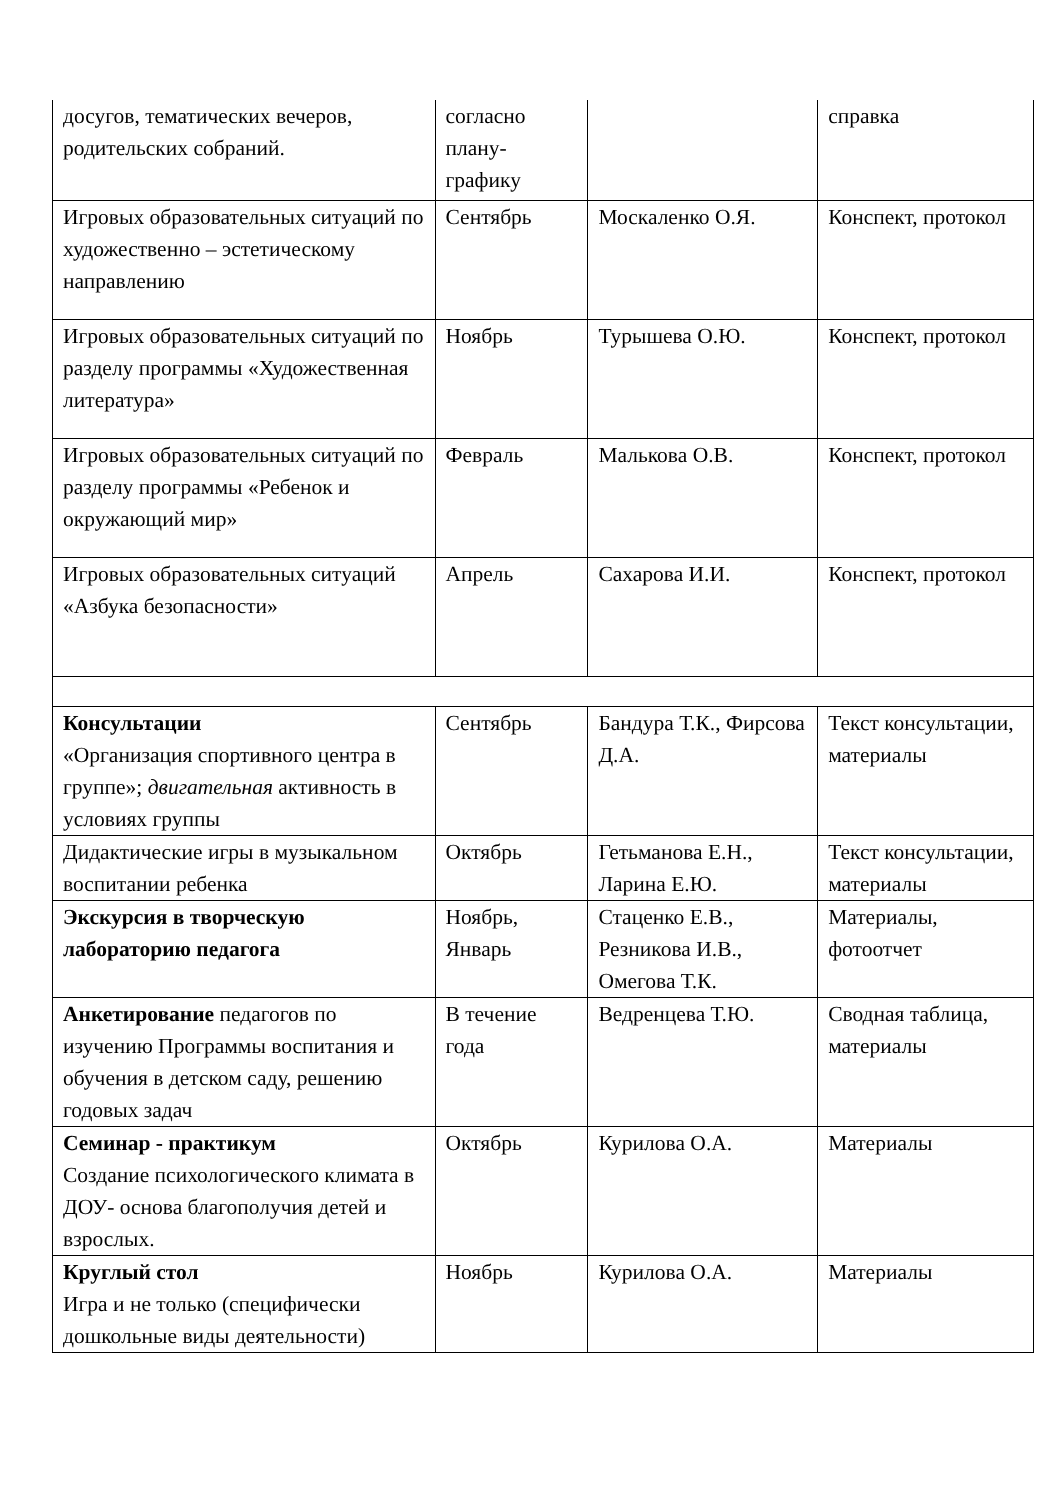| досугов, тематических вечеров, родительских собраний. | согласно плану-графику | | справка |
| Игровых образовательных ситуаций по художественно – эстетическому направлению | Сентябрь | Москаленко О.Я. | Конспект, протокол |
| Игровых образовательных ситуаций по разделу программы «Художественная литература» | Ноябрь | Турышева О.Ю. | Конспект, протокол |
| Игровых образовательных ситуаций по разделу программы «Ребенок и окружающий мир» | Февраль | Малькова О.В. | Конспект, протокол |
| Игровых образовательных ситуаций «Азбука безопасности» | Апрель | Сахарова И.И. | Конспект, протокол |
| Консультации «Организация спортивного центра в группе»; двигательная активность в условиях группы | Сентябрь | Бандура Т.К., Фирсова Д.А. | Текст консультации, материалы |
| Дидактические игры в музыкальном воспитании ребенка | Октябрь | Гетьманова Е.Н., Ларина Е.Ю. | Текст консультации, материалы |
| Экскурсия в творческую лабораторию педагога | Ноябрь, Январь | Стаценко Е.В., Резникова И.В., Омегова Т.К. | Материалы, фотоотчет |
| Анкетирование педагогов по изучению Программы воспитания и обучения в детском саду, решению годовых задач | В течение года | Ведренцева Т.Ю. | Сводная таблица, материалы |
| Семинар - практикум Создание психологического климата в ДОУ- основа благополучия детей и взрослых. | Октябрь | Курилова О.А. | Материалы |
| Круглый стол Игра и не только (специфически дошкольные виды деятельности) | Ноябрь | Курилова О.А. | Материалы |